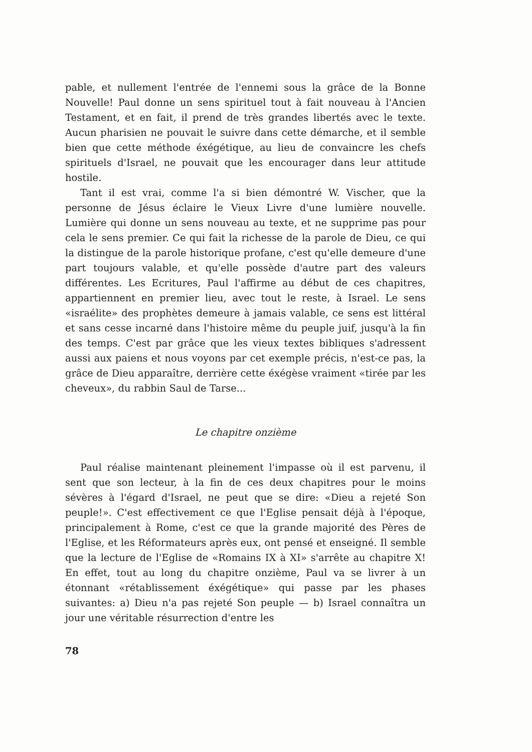pable, et nullement l'entrée de l'ennemi sous la grâce de la Bonne Nouvelle! Paul donne un sens spirituel tout à fait nouveau à l'Ancien Testament, et en fait, il prend de très grandes libertés avec le texte. Aucun pharisien ne pouvait le suivre dans cette démarche, et il semble bien que cette méthode éxégétique, au lieu de convaincre les chefs spirituels d'Israel, ne pouvait que les encourager dans leur attitude hostile.
Tant il est vrai, comme l'a si bien démontré W. Vischer, que la personne de Jésus éclaire le Vieux Livre d'une lumière nouvelle. Lumière qui donne un sens nouveau au texte, et ne supprime pas pour cela le sens premier. Ce qui fait la richesse de la parole de Dieu, ce qui la distingue de la parole historique profane, c'est qu'elle demeure d'une part toujours valable, et qu'elle possède d'autre part des valeurs différentes. Les Ecritures, Paul l'affirme au début de ces chapitres, appartiennent en premier lieu, avec tout le reste, à Israel. Le sens «israélite» des prophètes demeure à jamais valable, ce sens est littéral et sans cesse incarné dans l'histoire même du peuple juif, jusqu'à la fin des temps. C'est par grâce que les vieux textes bibliques s'adressent aussi aux paiens et nous voyons par cet exemple précis, n'est-ce pas, la grâce de Dieu apparaître, derrière cette éxégèse vraiment «tirée par les cheveux», du rabbin Saul de Tarse...
Le chapitre onzième
Paul réalise maintenant pleinement l'impasse où il est parvenu, il sent que son lecteur, à la fin de ces deux chapitres pour le moins sévères à l'égard d'Israel, ne peut que se dire: «Dieu a rejeté Son peuple!». C'est effectivement ce que l'Eglise pensait déjà à l'époque, principalement à Rome, c'est ce que la grande majorité des Pères de l'Eglise, et les Réformateurs après eux, ont pensé et enseigné. Il semble que la lecture de l'Eglise de «Romains IX à XI» s'arrête au chapitre X! En effet, tout au long du chapitre onzième, Paul va se livrer à un étonnant «rétablissement éxégétique» qui passe par les phases suivantes: a) Dieu n'a pas rejeté Son peuple — b) Israel connaîtra un jour une véritable résurrection d'entre les
78